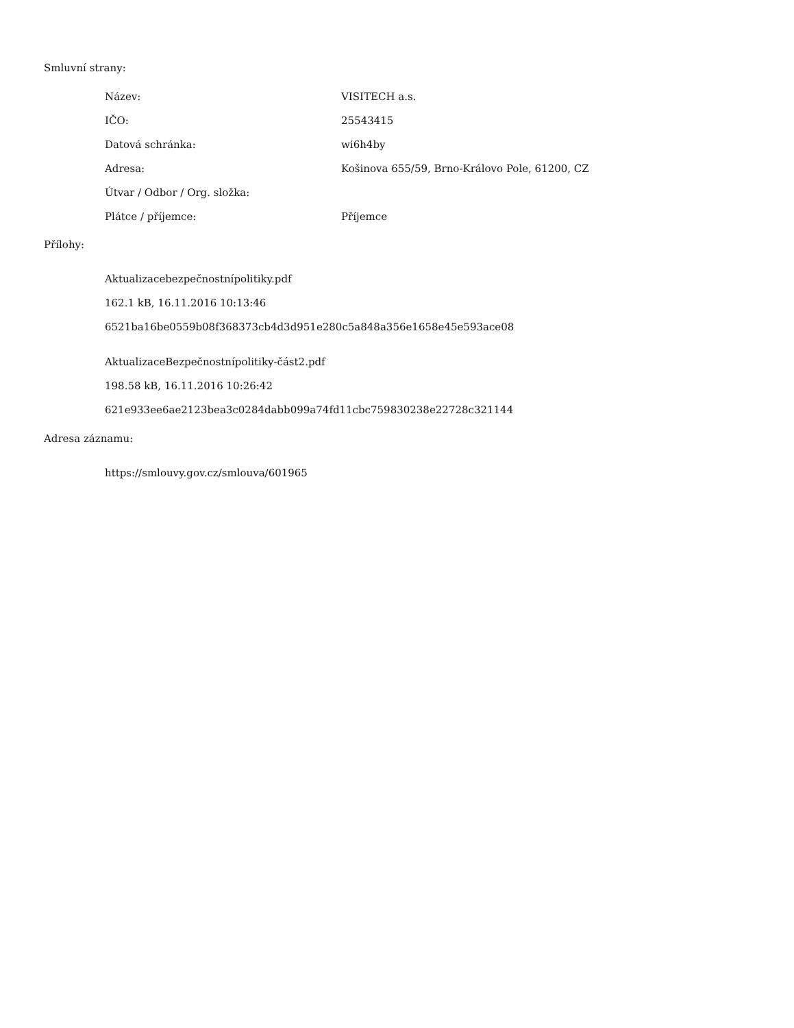Smluvní strany:
| Název: | VISITECH a.s. |
| IČO: | 25543415 |
| Datová schránka: | wi6h4by |
| Adresa: | Košinova 655/59, Brno-Královo Pole, 61200, CZ |
| Útvar / Odbor / Org. složka: | |
| Plátce / příjemce: | Příjemce |
Přílohy:
Aktualizacebezpečnostnípolitiky.pdf
162.1 kB, 16.11.2016 10:13:46
6521ba16be0559b08f368373cb4d3d951e280c5a848a356e1658e45e593ace08
AktualizaceBezpečnostnípolitiky-část2.pdf
198.58 kB, 16.11.2016 10:26:42
621e933ee6ae2123bea3c0284dabb099a74fd11cbc759830238e22728c321144
Adresa záznamu:
https://smlouvy.gov.cz/smlouva/601965